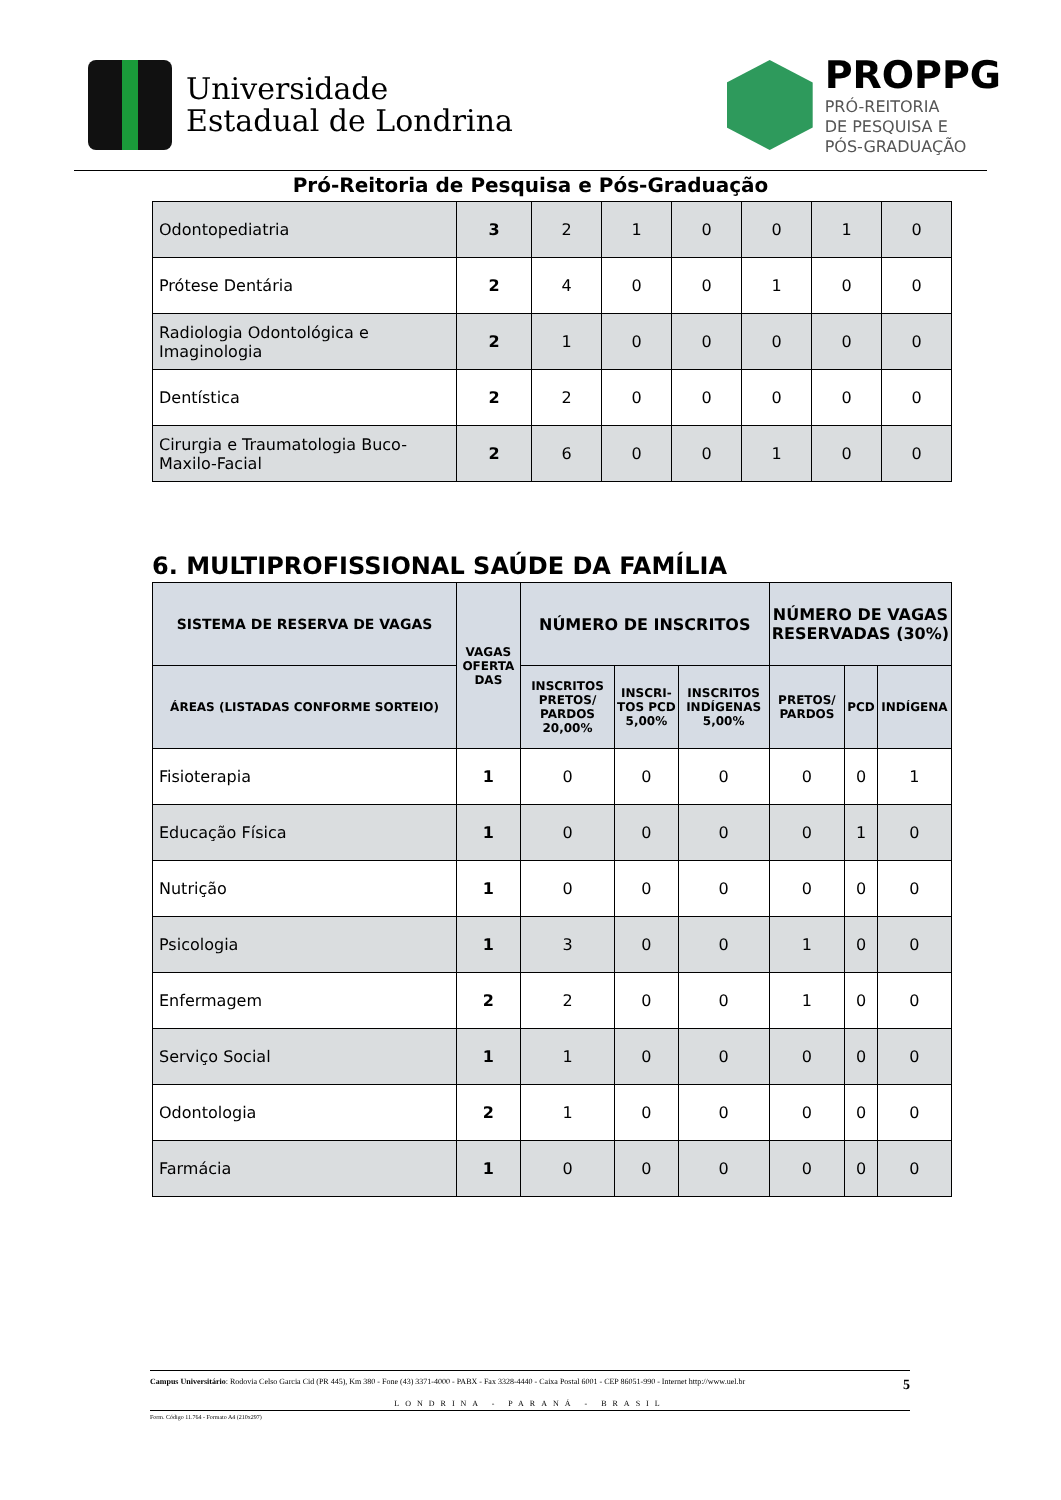Universidade
Estadual de Londrina
PROPPG
PRÓ-REITORIA
DE PESQUISA E
PÓS-GRADUAÇÃO
Pró-Reitoria de Pesquisa e Pós-Graduação
| Odontopediatria | 3 | 2 | 1 | 0 | 0 | 1 | 0 |
| Prótese Dentária | 2 | 4 | 0 | 0 | 1 | 0 | 0 |
| Radiologia Odontológica e Imaginologia | 2 | 1 | 0 | 0 | 0 | 0 | 0 |
| Dentística | 2 | 2 | 0 | 0 | 0 | 0 | 0 |
| Cirurgia e Traumatologia Buco-Maxilo-Facial | 2 | 6 | 0 | 0 | 1 | 0 | 0 |
6. MULTIPROFISSIONAL SAÚDE DA FAMÍLIA
| SISTEMA DE RESERVA DE VAGAS | VAGAS OFERTA DAS | NÚMERO DE INSCRITOS | | | NÚMERO DE VAGAS RESERVADAS (30%) | | |
| --- | --- | --- | --- | --- | --- | --- | --- |
| ÁREAS (LISTADAS CONFORME SORTEIO) | | INSCRITOS PRETOS/ PARDOS 20,00% | INSCRI-TOS PCD 5,00% | INSCRITOS INDÍGENAS 5,00% | PRETOS/ PARDOS | PCD | INDÍGENA |
| Fisioterapia | 1 | 0 | 0 | 0 | 0 | 0 | 1 |
| Educação Física | 1 | 0 | 0 | 0 | 0 | 1 | 0 |
| Nutrição | 1 | 0 | 0 | 0 | 0 | 0 | 0 |
| Psicologia | 1 | 3 | 0 | 0 | 1 | 0 | 0 |
| Enfermagem | 2 | 2 | 0 | 0 | 1 | 0 | 0 |
| Serviço Social | 1 | 1 | 0 | 0 | 0 | 0 | 0 |
| Odontologia | 2 | 1 | 0 | 0 | 0 | 0 | 0 |
| Farmácia | 1 | 0 | 0 | 0 | 0 | 0 | 0 |
Campus Universitário: Rodovia Celso Garcia Cid (PR 445), Km 380 - Fone (43) 3371-4000 - PABX - Fax 3328-4440 - Caixa Postal 6001 - CEP 86051-990 - Internet http://www.uel.br 5
LONDRINA - PARANÁ - BRASIL
Form. Código 11.764 - Formato A4 (210x297)